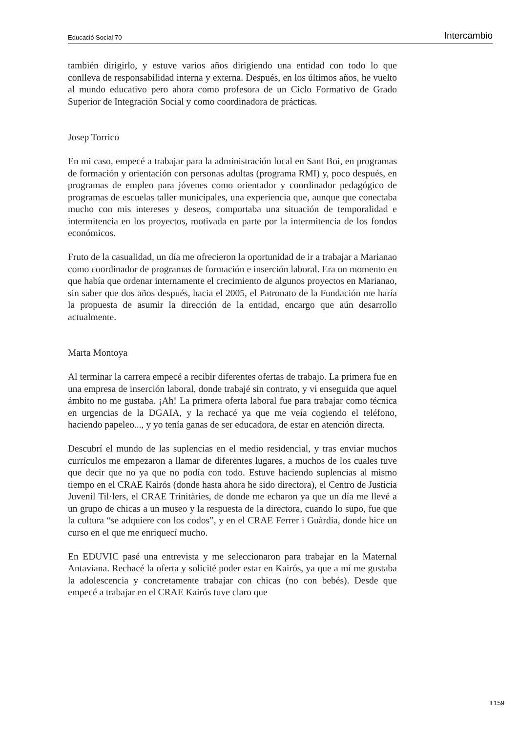Educació Social 70 Intercambio
también dirigirlo, y estuve varios años dirigiendo una entidad con todo lo que conlleva de responsabilidad interna y externa. Después, en los últimos años, he vuelto al mundo educativo pero ahora como profesora de un Ciclo Formativo de Grado Superior de Integración Social y como coordinadora de prácticas.
Josep Torrico
En mi caso, empecé a trabajar para la administración local en Sant Boi, en programas de formación y orientación con personas adultas (programa RMI) y, poco después, en programas de empleo para jóvenes como orientador y coordinador pedagógico de programas de escuelas taller municipales, una experiencia que, aunque que conectaba mucho con mis intereses y deseos, comportaba una situación de temporalidad e intermitencia en los proyectos, motivada en parte por la intermitencia de los fondos económicos.
Fruto de la casualidad, un día me ofrecieron la oportunidad de ir a trabajar a Marianao como coordinador de programas de formación e inserción laboral. Era un momento en que había que ordenar internamente el crecimiento de algunos proyectos en Marianao, sin saber que dos años después, hacia el 2005, el Patronato de la Fundación me haría la propuesta de asumir la dirección de la entidad, encargo que aún desarrollo actualmente.
Marta Montoya
Al terminar la carrera empecé a recibir diferentes ofertas de trabajo. La primera fue en una empresa de inserción laboral, donde trabajé sin contrato, y vi enseguida que aquel ámbito no me gustaba. ¡Ah! La primera oferta laboral fue para trabajar como técnica en urgencias de la DGAIA, y la rechacé ya que me veía cogiendo el teléfono, haciendo papeleo..., y yo tenía ganas de ser educadora, de estar en atención directa.
Descubrí el mundo de las suplencias en el medio residencial, y tras enviar muchos currículos me empezaron a llamar de diferentes lugares, a muchos de los cuales tuve que decir que no ya que no podía con todo. Estuve haciendo suplencias al mismo tiempo en el CRAE Kairós (donde hasta ahora he sido directora), el Centro de Justicia Juvenil Til·lers, el CRAE Trinitàries, de donde me echaron ya que un día me llevé a un grupo de chicas a un museo y la respuesta de la directora, cuando lo supo, fue que la cultura “se adquiere con los codos”, y en el CRAE Ferrer i Guàrdia, donde hice un curso en el que me enriquecí mucho.
En EDUVIC pasé una entrevista y me seleccionaron para trabajar en la Maternal Antaviana. Rechacé la oferta y solicité poder estar en Kairós, ya que a mí me gustaba la adolescencia y concretamente trabajar con chicas (no con bebés). Desde que empecé a trabajar en el CRAE Kairós tuve claro que
I 159